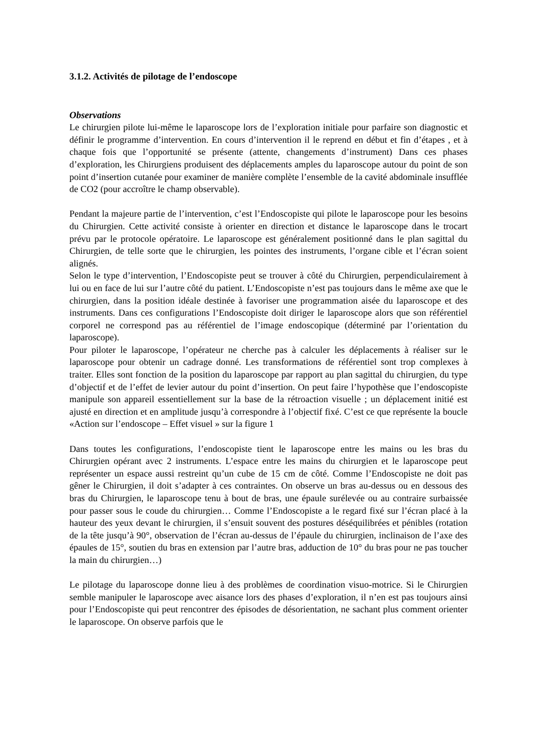3.1.2. Activités de pilotage de l’endoscope
Observations
Le chirurgien pilote lui-même le laparoscope lors de l’exploration initiale pour parfaire son diagnostic et définir le programme d’intervention. En cours d’intervention il le reprend en début et fin d’étapes , et à chaque fois que l’opportunité se présente (attente, changements d’instrument) Dans ces phases d’exploration, les Chirurgiens produisent des déplacements amples du laparoscope autour du point de son point d’insertion cutanée pour examiner de manière complète l’ensemble de la cavité abdominale insufflée de CO2 (pour accroître le champ observable).
Pendant la majeure partie de l’intervention, c’est l’Endoscopiste qui pilote le laparoscope pour les besoins du Chirurgien. Cette activité consiste à orienter en direction et distance le laparoscope dans le trocart prévu par le protocole opératoire. Le laparoscope est généralement positionné dans le plan sagittal du Chirurgien, de telle sorte que le chirurgien, les pointes des instruments, l’organe cible et l’écran soient alignés.
Selon le type d’intervention, l’Endoscopiste peut se trouver à côté du Chirurgien, perpendiculairement à lui ou en face de lui sur l’autre côté du patient. L’Endoscopiste n’est pas toujours dans le même axe que le chirurgien, dans la position idéale destinée à favoriser une programmation aisée du laparoscope et des instruments. Dans ces configurations l’Endoscopiste doit diriger le laparoscope alors que son référentiel corporel ne correspond pas au référentiel de l’image endoscopique (déterminé par l’orientation du laparoscope).
Pour piloter le laparoscope, l’opérateur ne cherche pas à calculer les déplacements à réaliser sur le laparoscope pour obtenir un cadrage donné. Les transformations de référentiel sont trop complexes à traiter. Elles sont fonction de la position du laparoscope par rapport au plan sagittal du chirurgien, du type d’objectif et de l’effet de levier autour du point d’insertion. On peut faire l’hypothèse que l’endoscopiste manipule son appareil essentiellement sur la base de la rétroaction visuelle ; un déplacement initié est ajusté en direction et en amplitude jusqu’à correspondre à l’objectif fixé. C’est ce que représente la boucle «Action sur l’endoscope – Effet visuel » sur la figure 1
Dans toutes les configurations, l’endoscopiste tient le laparoscope entre les mains ou les bras du Chirurgien opérant avec 2 instruments. L’espace entre les mains du chirurgien et le laparoscope peut représenter un espace aussi restreint qu’un cube de 15 cm de côté. Comme l’Endoscopiste ne doit pas gêner le Chirurgien, il doit s’adapter à ces contraintes. On observe un bras au-dessus ou en dessous des bras du Chirurgien, le laparoscope tenu à bout de bras, une épaule surélevée ou au contraire surbaissée pour passer sous le coude du chirurgien… Comme l’Endoscopiste a le regard fixé sur l’écran placé à la hauteur des yeux devant le chirurgien, il s’ensuit souvent des postures déséquilibrées et pénibles (rotation de la tête jusqu’à 90°, observation de l’écran au-dessus de l’épaule du chirurgien, inclinaison de l’axe des épaules de 15°, soutien du bras en extension par l’autre bras, adduction de 10° du bras pour ne pas toucher la main du chirurgien…)
Le pilotage du laparoscope donne lieu à des problèmes de coordination visuo-motrice. Si le Chirurgien semble manipuler le laparoscope avec aisance lors des phases d’exploration, il n’en est pas toujours ainsi pour l’Endoscopiste qui peut rencontrer des épisodes de désorientation, ne sachant plus comment orienter le laparoscope. On observe parfois que le